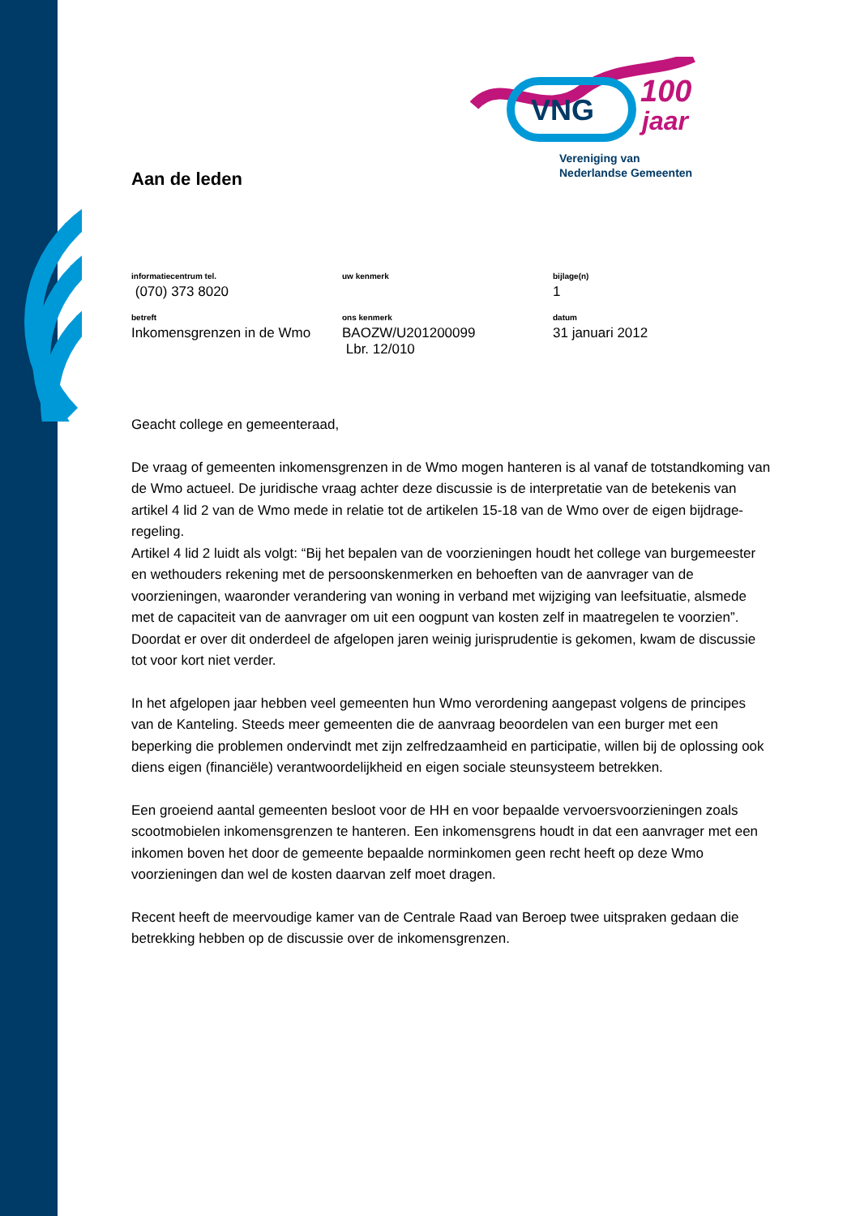VNG
100
jaar
Vereniging van
Nederlandse Gemeenten
Aan de leden
| informatiecentrum tel. | uw kenmerk | bijlage(n) |
| (070) 373 8020 | | 1 |
| betreft | ons kenmerk | datum |
| Inkomensgrenzen in de Wmo | BAOZW/U201200099 Lbr. 12/010 | 31 januari 2012 |
Geacht college en gemeenteraad,
De vraag of gemeenten inkomensgrenzen in de Wmo mogen hanteren is al vanaf de totstandkoming van de Wmo actueel. De juridische vraag achter deze discussie is de interpretatie van de betekenis van artikel 4 lid 2 van de Wmo mede in relatie tot de artikelen 15-18 van de Wmo over de eigen bijdrage-regeling.
Artikel 4 lid 2 luidt als volgt: “Bij het bepalen van de voorzieningen houdt het college van burgemeester en wethouders rekening met de persoonskenmerken en behoeften van de aanvrager van de voorzieningen, waaronder verandering van woning in verband met wijziging van leefsituatie, alsmede met de capaciteit van de aanvrager om uit een oogpunt van kosten zelf in maatregelen te voorzien”. Doordat er over dit onderdeel de afgelopen jaren weinig jurisprudentie is gekomen, kwam de discussie tot voor kort niet verder.
In het afgelopen jaar hebben veel gemeenten hun Wmo verordening aangepast volgens de principes van de Kanteling. Steeds meer gemeenten die de aanvraag beoordelen van een burger met een beperking die problemen ondervindt met zijn zelfredzaamheid en participatie, willen bij de oplossing ook diens eigen (financiële) verantwoordelijkheid en eigen sociale steunsysteem betrekken.
Een groeiend aantal gemeenten besloot voor de HH en voor bepaalde vervoersvoorzieningen zoals scootmobielen inkomensgrenzen te hanteren. Een inkomensgrens houdt in dat een aanvrager met een inkomen boven het door de gemeente bepaalde norminkomen geen recht heeft op deze Wmo voorzieningen dan wel de kosten daarvan zelf moet dragen.
Recent heeft de meervoudige kamer van de Centrale Raad van Beroep twee uitspraken gedaan die betrekking hebben op de discussie over de inkomensgrenzen.